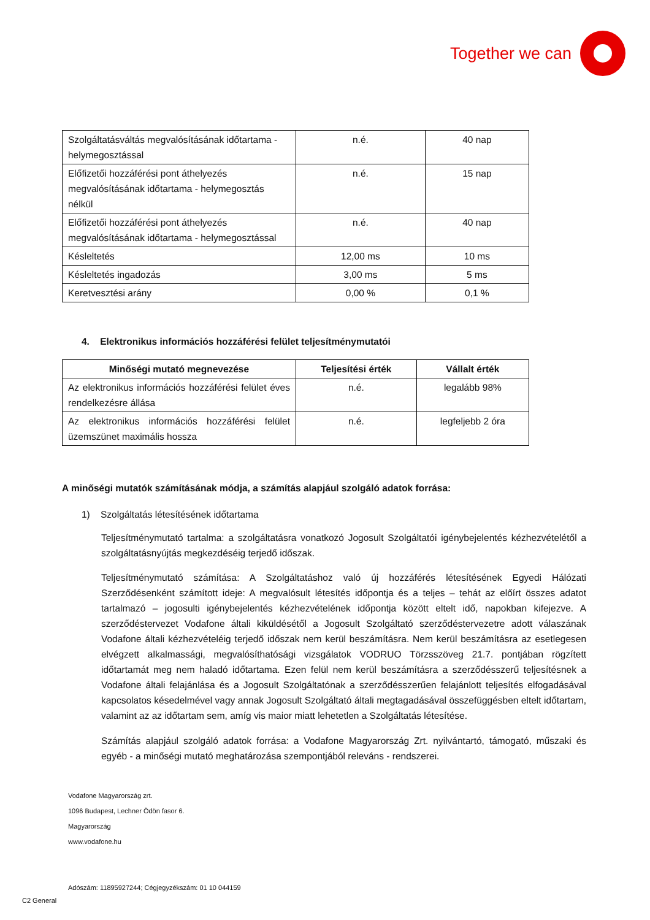Together we can
| Szolgáltatásváltás megvalósításának időtartama - helymegosztással | n.é. | 40 nap |
| Előfizetői hozzáférési pont áthelyezés megvalósításának időtartama - helymegosztás nélkül | n.é. | 15 nap |
| Előfizetői hozzáférési pont áthelyezés megvalósításának időtartama - helymegosztással | n.é. | 40 nap |
| Késleltetés | 12,00 ms | 10 ms |
| Késleltetés ingadozás | 3,00 ms | 5 ms |
| Keretvesztési arány | 0,00 % | 0,1 % |
4. Elektronikus információs hozzáférési felület teljesítménymutatói
| Minőségi mutató megnevezése | Teljesítési érték | Vállalt érték |
| --- | --- | --- |
| Az elektronikus információs hozzáférési felület éves rendelkezésre állása | n.é. | legalább 98% |
| Az elektronikus információs hozzáférési felület üzemszünet maximális hossza | n.é. | legfeljebb 2 óra |
A minőségi mutatók számításának módja, a számítás alapjául szolgáló adatok forrása:
1) Szolgáltatás létesítésének időtartama
Teljesítménymutató tartalma: a szolgáltatásra vonatkozó Jogosult Szolgáltatói igénybejelentés kézhezvételétől a szolgáltatásnyújtás megkezdéséig terjedő időszak.
Teljesítménymutató számítása: A Szolgáltatáshoz való új hozzáférés létesítésének Egyedi Hálózati Szerződésenként számított ideje: A megvalósult létesítés időpontja és a teljes – tehát az előírt összes adatot tartalmazó – jogosulti igénybejelentés kézhezvételének időpontja között eltelt idő, napokban kifejezve. A szerződéstervezet Vodafone általi kiküldésétől a Jogosult Szolgáltató szerződéstervezetre adott válaszának Vodafone általi kézhezvételéig terjedő időszak nem kerül beszámításra. Nem kerül beszámításra az esetlegesen elvégzett alkalmassági, megvalósíthatósági vizsgálatok VODRUO Törzsszöveg 21.7. pontjában rögzített időtartamát meg nem haladó időtartama. Ezen felül nem kerül beszámításra a szerződésszerű teljesítésnek a Vodafone általi felajánlása és a Jogosult Szolgáltatónak a szerződésszerűen felajánlott teljesítés elfogadásával kapcsolatos késedelmével vagy annak Jogosult Szolgáltató általi megtagadásával összefüggésben eltelt időtartam, valamint az az időtartam sem, amíg vis maior miatt lehetetlen a Szolgáltatás létesítése.
Számítás alapjául szolgáló adatok forrása: a Vodafone Magyarország Zrt. nyilvántartó, támogató, műszaki és egyéb - a minőségi mutató meghatározása szempontjából releváns - rendszerei.
Vodafone Magyarország zrt.
1096 Budapest, Lechner Ödön fasor 6.
Magyarország
www.vodafone.hu
Adószám: 11895927244; Cégjegyzékszám: 01 10 044159
C2 General